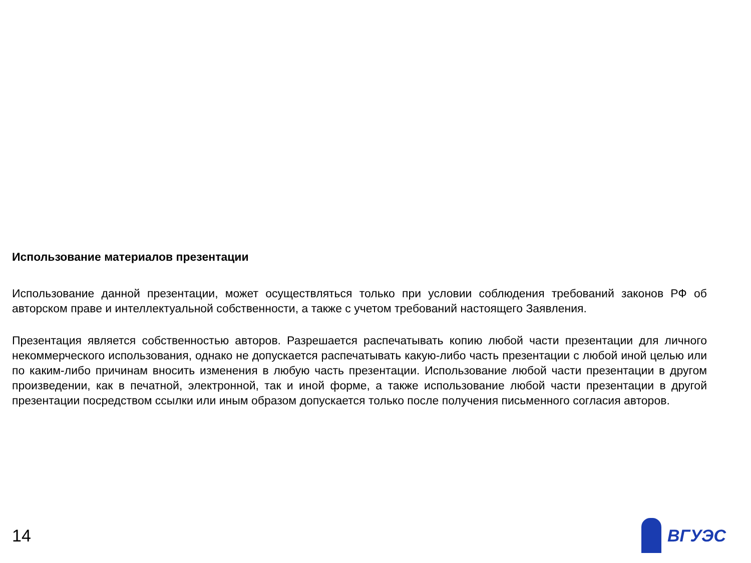Использование материалов презентации
Использование данной презентации, может осуществляться только при условии соблюдения требований законов РФ об авторском праве и интеллектуальной собственности, а также с учетом требований настоящего Заявления.
Презентация является собственностью авторов. Разрешается распечатывать копию любой части презентации для личного некоммерческого использования, однако не допускается распечатывать какую-либо часть презентации с любой иной целью или по каким-либо причинам вносить изменения в любую часть презентации. Использование любой части презентации в другом произведении, как в печатной, электронной, так и иной форме, а также использование любой части презентации в другой презентации посредством ссылки или иным образом допускается только после получения письменного согласия авторов.
14 ВГУЭС